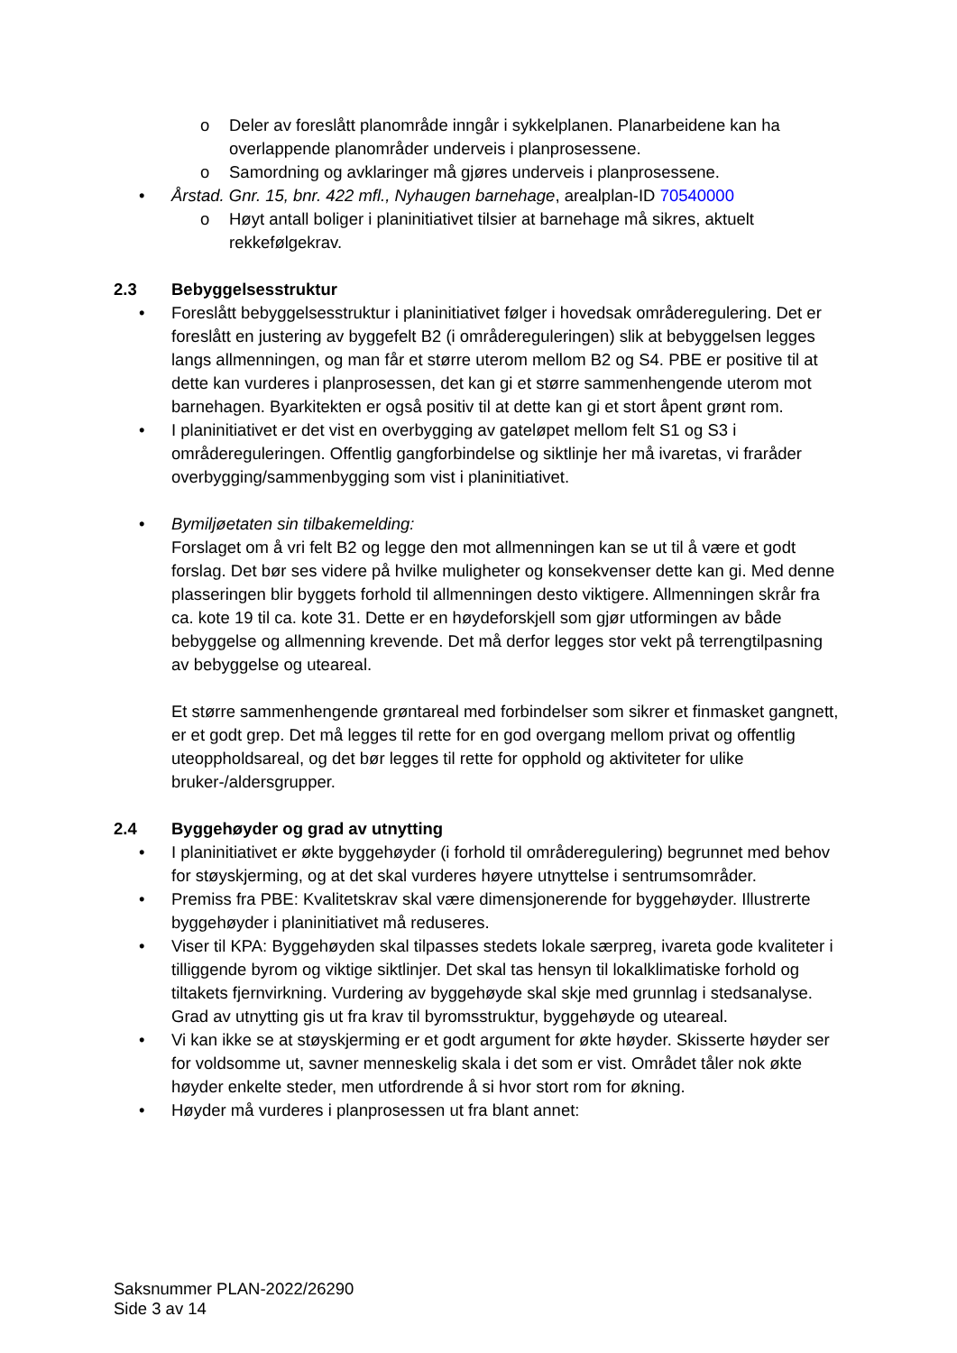o Deler av foreslått planområde inngår i sykkelplanen. Planarbeidene kan ha overlappende planområder underveis i planprosessene.
o Samordning og avklaringer må gjøres underveis i planprosessene.
• Årstad. Gnr. 15, bnr. 422 mfl., Nyhaugen barnehage, arealplan-ID 70540000
o Høyt antall boliger i planinitiativet tilsier at barnehage må sikres, aktuelt rekkefølgekrav.
2.3 Bebyggelsesstruktur
• Foreslått bebyggelsesstruktur i planinitiativet følger i hovedsak områderegulering. Det er foreslått en justering av byggefelt B2 (i områdereguleringen) slik at bebyggelsen legges langs allmenningen, og man får et større uterom mellom B2 og S4. PBE er positive til at dette kan vurderes i planprosessen, det kan gi et større sammenhengende uterom mot barnehagen. Byarkitekten er også positiv til at dette kan gi et stort åpent grønt rom.
• I planinitiativet er det vist en overbygging av gateløpet mellom felt S1 og S3 i områdereguleringen. Offentlig gangforbindelse og siktlinje her må ivaretas, vi fraråder overbygging/sammenbygging som vist i planinitiativet.
• Bymiljøetaten sin tilbakemelding:
Forslaget om å vri felt B2 og legge den mot allmenningen kan se ut til å være et godt forslag. Det bør ses videre på hvilke muligheter og konsekvenser dette kan gi. Med denne plasseringen blir byggets forhold til allmenningen desto viktigere. Allmenningen skrår fra ca. kote 19 til ca. kote 31. Dette er en høydeforskjell som gjør utformingen av både bebyggelse og allmenning krevende. Det må derfor legges stor vekt på terrengtilpasning av bebyggelse og uteareal.
Et større sammenhengende grøntareal med forbindelser som sikrer et finmasket gangnett, er et godt grep. Det må legges til rette for en god overgang mellom privat og offentlig uteoppholdsareal, og det bør legges til rette for opphold og aktiviteter for ulike bruker-/aldersgrupper.
2.4 Byggehøyder og grad av utnytting
• I planinitiativet er økte byggehøyder (i forhold til områderegulering) begrunnet med behov for støyskjerming, og at det skal vurderes høyere utnyttelse i sentrumsområder.
• Premiss fra PBE: Kvalitetskrav skal være dimensjonerende for byggehøyder. Illustrerte byggehøyder i planinitiativet må reduseres.
• Viser til KPA: Byggehøyden skal tilpasses stedets lokale særpreg, ivareta gode kvaliteter i tilliggende byrom og viktige siktlinjer. Det skal tas hensyn til lokalklimatiske forhold og tiltakets fjernvirkning. Vurdering av byggehøyde skal skje med grunnlag i stedsanalyse. Grad av utnytting gis ut fra krav til byromsstruktur, byggehøyde og uteareal.
• Vi kan ikke se at støyskjerming er et godt argument for økte høyder. Skisserte høyder ser for voldsomme ut, savner menneskelig skala i det som er vist. Området tåler nok økte høyder enkelte steder, men utfordrende å si hvor stort rom for økning.
• Høyder må vurderes i planprosessen ut fra blant annet:
Saksnummer PLAN-2022/26290
Side 3 av 14